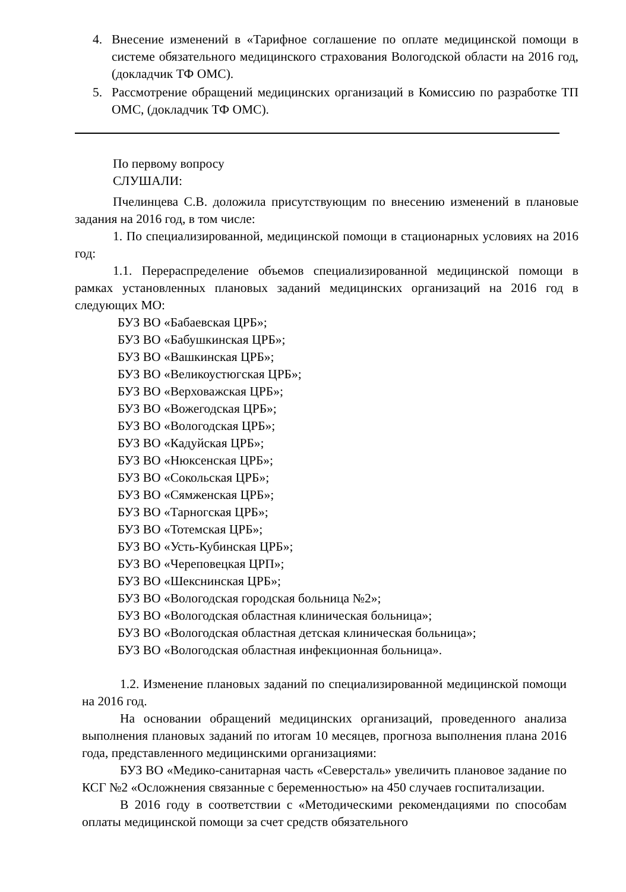4. Внесение изменений в «Тарифное соглашение по оплате медицинской помощи в системе обязательного медицинского страхования Вологодской области на 2016 год, (докладчик ТФ ОМС).
5. Рассмотрение обращений медицинских организаций в Комиссию по разработке ТП ОМС, (докладчик ТФ ОМС).
По первому вопросу
СЛУШАЛИ:
Пчелинцева С.В. доложила присутствующим по внесению изменений в плановые задания на 2016 год, в том числе:
1. По специализированной, медицинской помощи в стационарных условиях на 2016 год:
1.1. Перераспределение объемов специализированной медицинской помощи в рамках установленных плановых заданий медицинских организаций на 2016 год в следующих МО:
БУЗ ВО «Бабаевская ЦРБ»;
БУЗ ВО «Бабушкинская ЦРБ»;
БУЗ ВО «Вашкинская ЦРБ»;
БУЗ ВО «Великоустюгская ЦРБ»;
БУЗ ВО «Верховажская ЦРБ»;
БУЗ ВО «Вожегодская ЦРБ»;
БУЗ ВО «Вологодская ЦРБ»;
БУЗ ВО «Кадуйская ЦРБ»;
БУЗ ВО «Нюксенская ЦРБ»;
БУЗ ВО «Сокольская ЦРБ»;
БУЗ ВО «Сямженская ЦРБ»;
БУЗ ВО «Тарногская ЦРБ»;
БУЗ ВО «Тотемская ЦРБ»;
БУЗ ВО «Усть-Кубинская ЦРБ»;
БУЗ ВО «Череповецкая ЦРП»;
БУЗ ВО «Шекснинская ЦРБ»;
БУЗ ВО «Вологодская городская больница №2»;
БУЗ ВО «Вологодская областная клиническая больница»;
БУЗ ВО «Вологодская областная детская клиническая больница»;
БУЗ ВО «Вологодская областная инфекционная больница».
1.2. Изменение плановых заданий по специализированной медицинской помощи на 2016 год.
На основании обращений медицинских организаций, проведенного анализа выполнения плановых заданий по итогам 10 месяцев, прогноза выполнения плана 2016 года, представленного медицинскими организациями:
БУЗ ВО «Медико-санитарная часть «Северсталь» увеличить плановое задание по КСГ №2 «Осложнения связанные с беременностью» на 450 случаев госпитализации.
В 2016 году в соответствии с «Методическими рекомендациями по способам оплаты медицинской помощи за счет средств обязательного